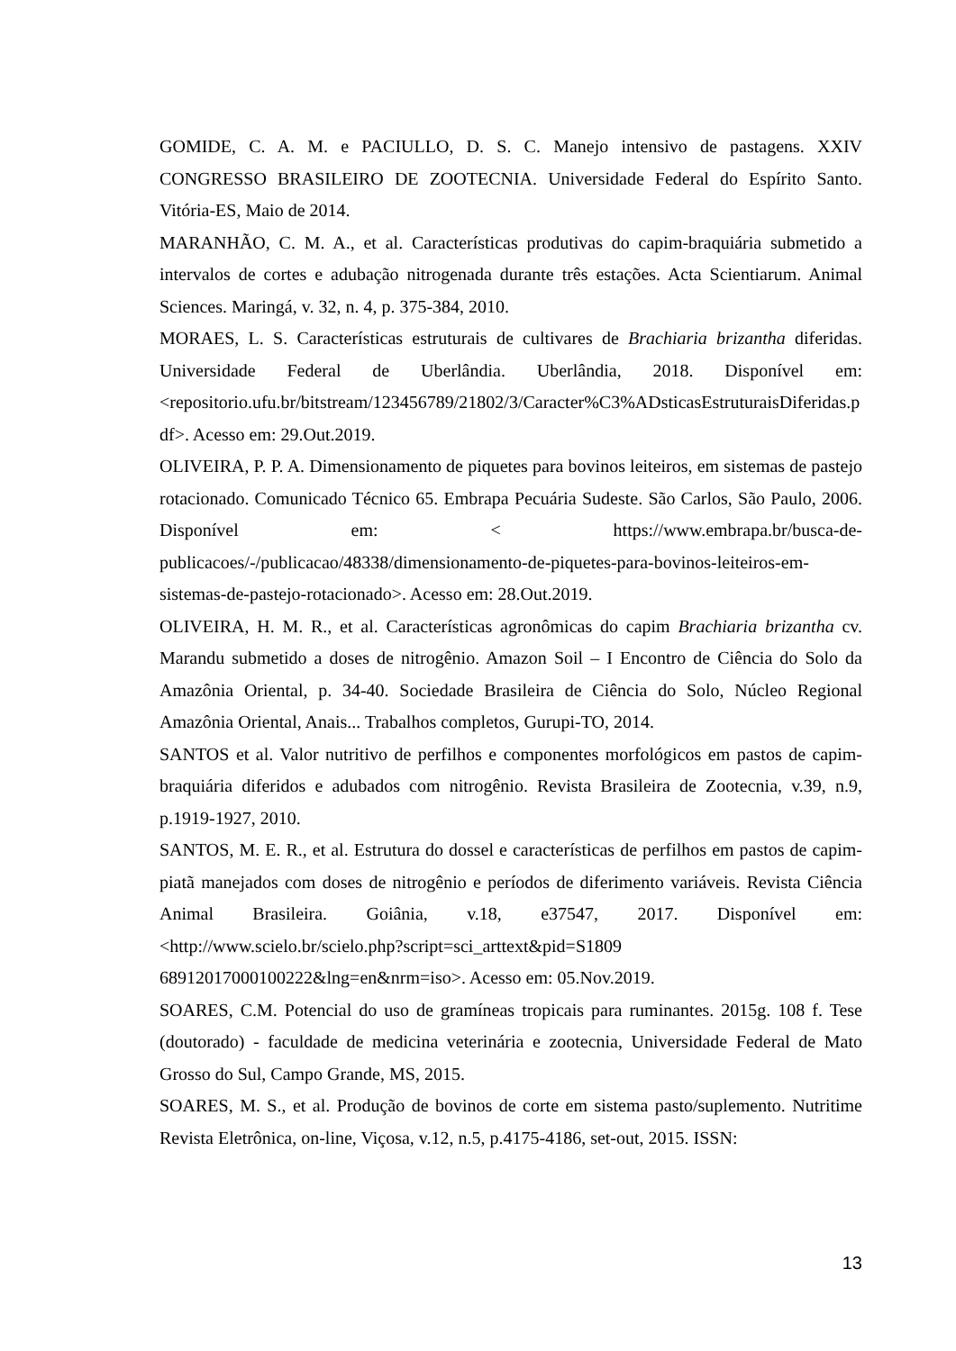GOMIDE, C. A. M. e PACIULLO, D. S. C. Manejo intensivo de pastagens. XXIV CONGRESSO BRASILEIRO DE ZOOTECNIA. Universidade Federal do Espírito Santo. Vitória-ES, Maio de 2014.
MARANHÃO, C. M. A., et al. Características produtivas do capim-braquiária submetido a intervalos de cortes e adubação nitrogenada durante três estações. Acta Scientiarum. Animal Sciences. Maringá, v. 32, n. 4, p. 375-384, 2010.
MORAES, L. S. Características estruturais de cultivares de Brachiaria brizantha diferidas. Universidade Federal de Uberlândia. Uberlândia, 2018. Disponível em:<repositorio.ufu.br/bitstream/123456789/21802/3/Caracter%C3%ADsticasEstruturaisDiferidas.pdf>. Acesso em: 29.Out.2019.
OLIVEIRA, P. P. A. Dimensionamento de piquetes para bovinos leiteiros, em sistemas de pastejo rotacionado. Comunicado Técnico 65. Embrapa Pecuária Sudeste. São Carlos, São Paulo, 2006. Disponível em: < https://www.embrapa.br/busca-de-publicacoes/-/publicacao/48338/dimensionamento-de-piquetes-para-bovinos-leiteiros-em-sistemas-de-pastejo-rotacionado>. Acesso em: 28.Out.2019.
OLIVEIRA, H. M. R., et al. Características agronômicas do capim Brachiaria brizantha cv. Marandu submetido a doses de nitrogênio. Amazon Soil – I Encontro de Ciência do Solo da Amazônia Oriental, p. 34-40. Sociedade Brasileira de Ciência do Solo, Núcleo Regional Amazônia Oriental, Anais... Trabalhos completos, Gurupi-TO, 2014.
SANTOS et al. Valor nutritivo de perfilhos e componentes morfológicos em pastos de capim-braquiária diferidos e adubados com nitrogênio. Revista Brasileira de Zootecnia, v.39, n.9, p.1919-1927, 2010.
SANTOS, M. E. R., et al. Estrutura do dossel e características de perfilhos em pastos de capim-piatã manejados com doses de nitrogênio e períodos de diferimento variáveis. Revista Ciência Animal Brasileira. Goiânia, v.18, e37547, 2017. Disponível em: <http://www.scielo.br/scielo.php?script=sci_arttext&pid=S1809 68912017000100222&lng=en&nrm=iso>. Acesso em: 05.Nov.2019.
SOARES, C.M. Potencial do uso de gramíneas tropicais para ruminantes. 2015g. 108 f. Tese (doutorado) - faculdade de medicina veterinária e zootecnia, Universidade Federal de Mato Grosso do Sul, Campo Grande, MS, 2015.
SOARES, M. S., et al. Produção de bovinos de corte em sistema pasto/suplemento. Nutritime Revista Eletrônica, on-line, Viçosa, v.12, n.5, p.4175-4186, set-out, 2015. ISSN:
13